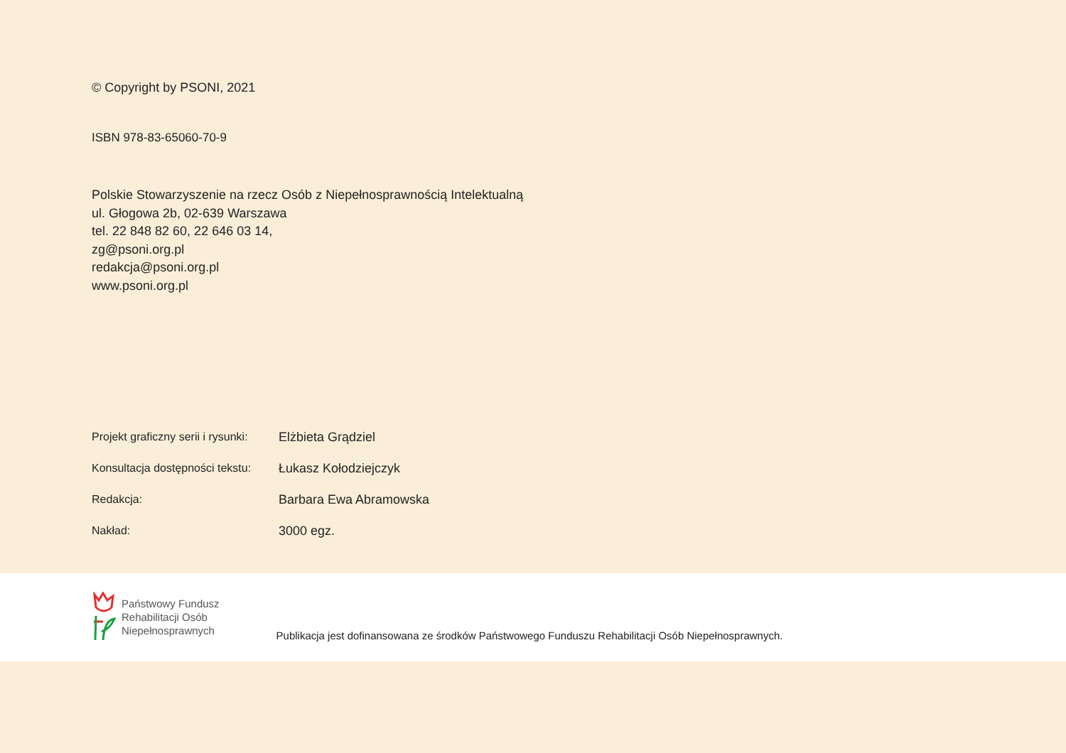© Copyright by PSONI, 2021
ISBN 978-83-65060-70-9
Polskie Stowarzyszenie na rzecz Osób z Niepełnosprawnością Intelektualną
ul. Głogowa 2b, 02-639 Warszawa
tel. 22 848 82 60, 22 646 03 14,
zg@psoni.org.pl
redakcja@psoni.org.pl
www.psoni.org.pl
Projekt graficzny serii i rysunki: Elżbieta Grądziel
Konsultacja dostępności tekstu: Łukasz Kołodziejczyk
Redakcja: Barbara Ewa Abramowska
Nakład: 3000 egz.
Państwowy Fundusz
Rehabilitacji Osób
Niepełnosprawnych
Publikacja jest dofinansowana ze środków Państwowego Funduszu Rehabilitacji Osób Niepełnosprawnych.